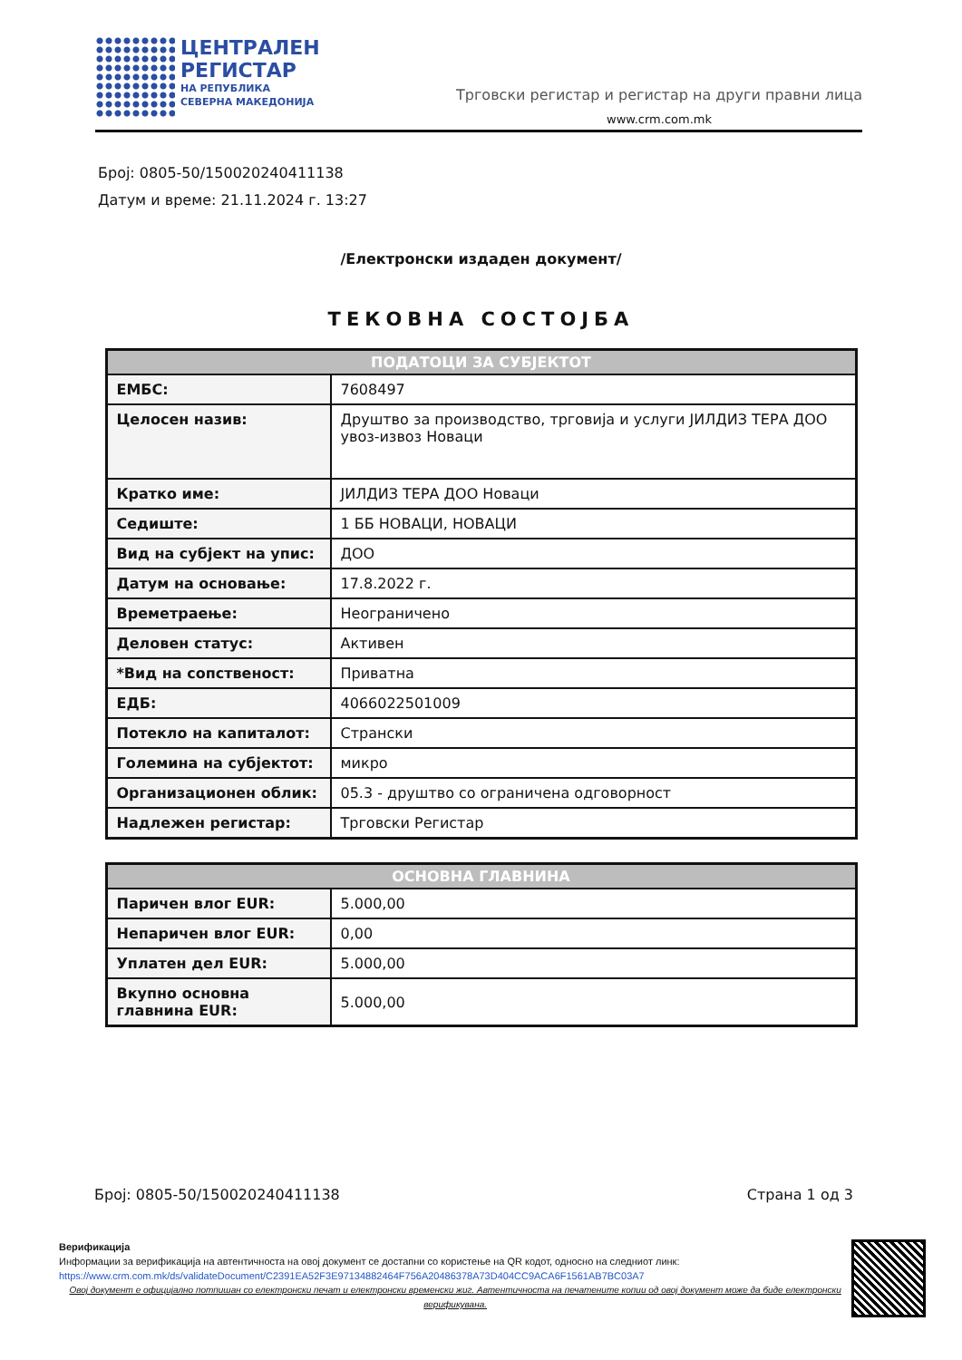ЦЕНТРАЛЕН
РЕГИСТАР
НА РЕПУБЛИКА
СЕВЕРНА МАКЕДОНИЈА
Трговски регистар и регистар на други правни лица
www.crm.com.mk
Број: 0805-50/150020240411138
Датум и време: 21.11.2024 г. 13:27
/Електронски издаден документ/
ТЕКОВНА СОСТОЈБА
| ПОДАТОЦИ ЗА СУБЈЕКТОТ | |
| --- | --- |
| ЕМБС: | 7608497 |
| Целосен назив: | Друштво за производство, трговија и услуги ЈИЛДИЗ ТЕРА ДОО увоз-извоз Новаци |
| Кратко име: | ЈИЛДИЗ ТЕРА ДОО Новаци |
| Седиште: | 1 ББ НОВАЦИ, НОВАЦИ |
| Вид на субјект на упис: | ДОО |
| Датум на основање: | 17.8.2022 г. |
| Времетраење: | Неограничено |
| Деловен статус: | Активен |
| *Вид на сопственост: | Приватна |
| ЕДБ: | 4066022501009 |
| Потекло на капиталот: | Странски |
| Големина на субјектот: | микро |
| Организационен облик: | 05.3 - друштво со ограничена одговорност |
| Надлежен регистар: | Трговски Регистар |
| ОСНОВНА ГЛАВНИНА | |
| --- | --- |
| Паричен влог EUR: | 5.000,00 |
| Непаричен влог EUR: | 0,00 |
| Уплатен дел EUR: | 5.000,00 |
| Вкупно основна главнина EUR: | 5.000,00 |
Број: 0805-50/150020240411138 Страна 1 од 3
Верификација
Информации за верификација на автентичноста на овој документ се достапни со користење на QR кодот, односно на следниот линк:
https://www.crm.com.mk/ds/validateDocument/C2391EA52F3E97134882464F756A20486378A73D404CC9ACA6F1561AB7BC03A7
Овој документ е официјално потпишан со електронски печат и електронски временски жиг. Автентичноста на печатените копии од овој документ може да биде електронски верификувана.